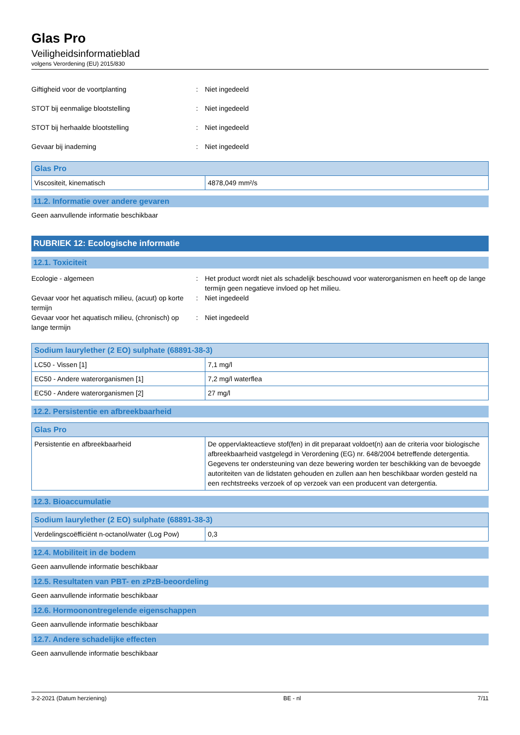Glas Pro
Veiligheidsinformatieblad
volgens Verordening (EU) 2015/830
Giftigheid voor de voortplanting : Niet ingedeeld
STOT bij eenmalige blootstelling : Niet ingedeeld
STOT bij herhaalde blootstelling : Niet ingedeeld
Gevaar bij inademing : Niet ingedeeld
| Glas Pro | |
| --- | --- |
| Viscositeit, kinematisch | 4878,049 mm²/s |
11.2. Informatie over andere gevaren
Geen aanvullende informatie beschikbaar
RUBRIEK 12: Ecologische informatie
12.1. Toxiciteit
Ecologie - algemeen : Het product wordt niet als schadelijk beschouwd voor waterorganismen en heeft op de lange termijn geen negatieve invloed op het milieu.
Gevaar voor het aquatisch milieu, (acuut) op korte termijn
: Niet ingedeeld
Gevaar voor het aquatisch milieu, (chronisch) op lange termijn
: Niet ingedeeld
| Sodium laurylether (2 EO) sulphate (68891-38-3) | |
| --- | --- |
| LC50 - Vissen [1] | 7,1 mg/l |
| EC50 - Andere waterorganismen [1] | 7,2 mg/l waterflea |
| EC50 - Andere waterorganismen [2] | 27 mg/l |
12.2. Persistentie en afbreekbaarheid
| Glas Pro | |
| --- | --- |
| Persistentie en afbreekbaarheid | De oppervlakteactieve stof(fen) in dit preparaat voldoet(n) aan de criteria voor biologische afbreekbaarheid vastgelegd in Verordening (EG) nr. 648/2004 betreffende detergentia. Gegevens ter ondersteuning van deze bewering worden ter beschikking van de bevoegde autoriteiten van de lidstaten gehouden en zullen aan hen beschikbaar worden gesteld na een rechtstreeks verzoek of op verzoek van een producent van detergentia. |
12.3. Bioaccumulatie
| Sodium laurylether (2 EO) sulphate (68891-38-3) | |
| --- | --- |
| Verdelingscoëfficiënt n-octanol/water (Log Pow) | 0,3 |
12.4. Mobiliteit in de bodem
Geen aanvullende informatie beschikbaar
12.5. Resultaten van PBT- en zPzB-beoordeling
Geen aanvullende informatie beschikbaar
12.6. Hormoonontregelende eigenschappen
Geen aanvullende informatie beschikbaar
12.7. Andere schadelijke effecten
Geen aanvullende informatie beschikbaar
3-2-2021 (Datum herziening) BE - nl 7/11